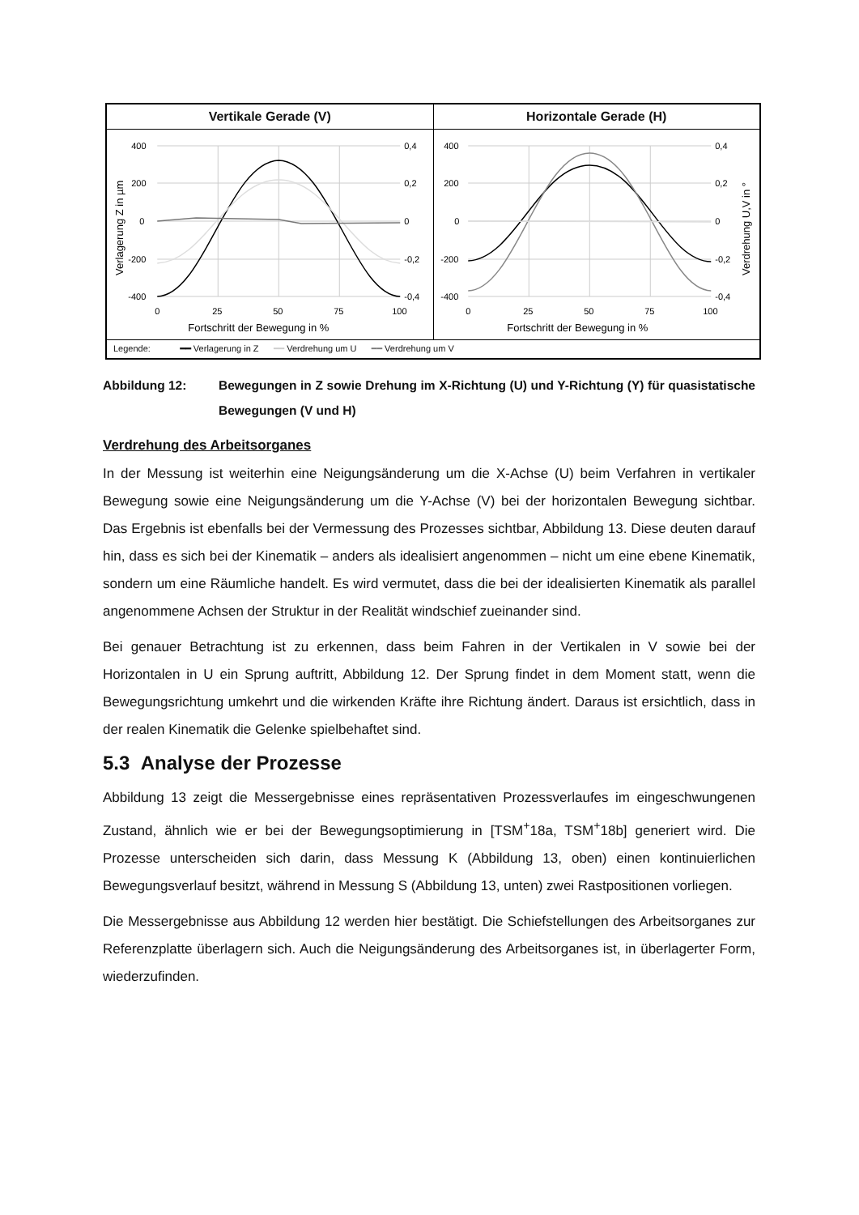Vertikale Gerade (V) Horizontale Gerade (H)
400
200
0
-200
-400
0,4
0,2
0
-0,2
-0,4
0
25
50
75
100
Fortschritt der Bewegung in %
Verlagerung Z in µm
400
200
0
-200
-400
0,4
0,2
0
-0,2
-0,4
0
25
50
75
100
Fortschritt der Bewegung in %
Verdrehung U,V in °
Legende: ━━ Verlagerung in Z ━━ Verdrehung um U ━━ Verdrehung um V
Abbildung 12: Bewegungen in Z sowie Drehung im X-Richtung (U) und Y-Richtung (Y) für quasistatische Bewegungen (V und H)
Verdrehung des Arbeitsorganes
In der Messung ist weiterhin eine Neigungsänderung um die X-Achse (U) beim Verfahren in vertikaler Bewegung sowie eine Neigungsänderung um die Y-Achse (V) bei der horizontalen Bewegung sichtbar. Das Ergebnis ist ebenfalls bei der Vermessung des Prozesses sichtbar, Abbildung 13. Diese deuten darauf hin, dass es sich bei der Kinematik – anders als idealisiert angenommen – nicht um eine ebene Kinematik, sondern um eine Räumliche handelt. Es wird vermutet, dass die bei der idealisierten Kinematik als parallel angenommene Achsen der Struktur in der Realität windschief zueinander sind.
Bei genauer Betrachtung ist zu erkennen, dass beim Fahren in der Vertikalen in V sowie bei der Horizontalen in U ein Sprung auftritt, Abbildung 12. Der Sprung findet in dem Moment statt, wenn die Bewegungsrichtung umkehrt und die wirkenden Kräfte ihre Richtung ändert. Daraus ist ersichtlich, dass in der realen Kinematik die Gelenke spielbehaftet sind.
5.3 Analyse der Prozesse
Abbildung 13 zeigt die Messergebnisse eines repräsentativen Prozessverlaufes im eingeschwungenen Zustand, ähnlich wie er bei der Bewegungsoptimierung in [TSM<sup>+</sup>18a, TSM<sup>+</sup>18b] generiert wird. Die Prozesse unterscheiden sich darin, dass Messung K (Abbildung 13, oben) einen kontinuierlichen Bewegungsverlauf besitzt, während in Messung S (Abbildung 13, unten) zwei Rastpositionen vorliegen.
Die Messergebnisse aus Abbildung 12 werden hier bestätigt. Die Schiefstellungen des Arbeitsorganes zur Referenzplatte überlagern sich. Auch die Neigungsänderung des Arbeitsorganes ist, in überlagerter Form, wiederzufinden.